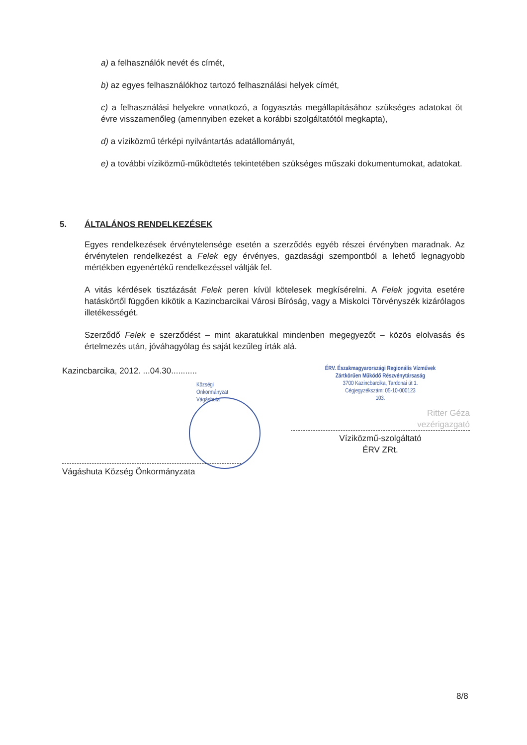a) a felhasználók nevét és címét,
b) az egyes felhasználókhoz tartozó felhasználási helyek címét,
c) a felhasználási helyekre vonatkozó, a fogyasztás megállapításához szükséges adatokat öt évre visszamenőleg (amennyiben ezeket a korábbi szolgáltatótól megkapta),
d) a víziközmű térképi nyilvántartás adatállományát,
e) a további víziközmű-működtetés tekintetében szükséges műszaki dokumentumokat, adatokat.
5. ÁLTALÁNOS RENDELKEZÉSEK
Egyes rendelkezések érvénytelensége esetén a szerződés egyéb részei érvényben maradnak. Az érvénytelen rendelkezést a Felek egy érvényes, gazdasági szempontból a lehető legnagyobb mértékben egyenértékű rendelkezéssel váltják fel.
A vitás kérdések tisztázását Felek peren kívül kötelesek megkísérelni. A Felek jogvita esetére hatáskörtől függően kikötik a Kazincbarcikai Városi Bíróság, vagy a Miskolci Törvényszék kizárólagos illetékességét.
Szerződő Felek e szerződést – mint akaratukkal mindenben megegyezőt – közös elolvasás és értelmezés után, jóváhagyólag és saját kezűleg írták alá.
Kazincbarcika, 2012. ...04.30...........
Községi Önkormányzat Vágáshuta
Vágáshuta Község Önkormányzata
ÉRV. Északmagyarországi Regionális Vízművek
Zártkörűen Működő Részvénytársaság
3700 Kazincbarcika, Tardonai út 1.
Cégjegyzékszám: 05-10-000123
103.
Ritter Géza
vezérigazgató
Víziközmű-szolgáltató
ÉRV ZRt.
8/8